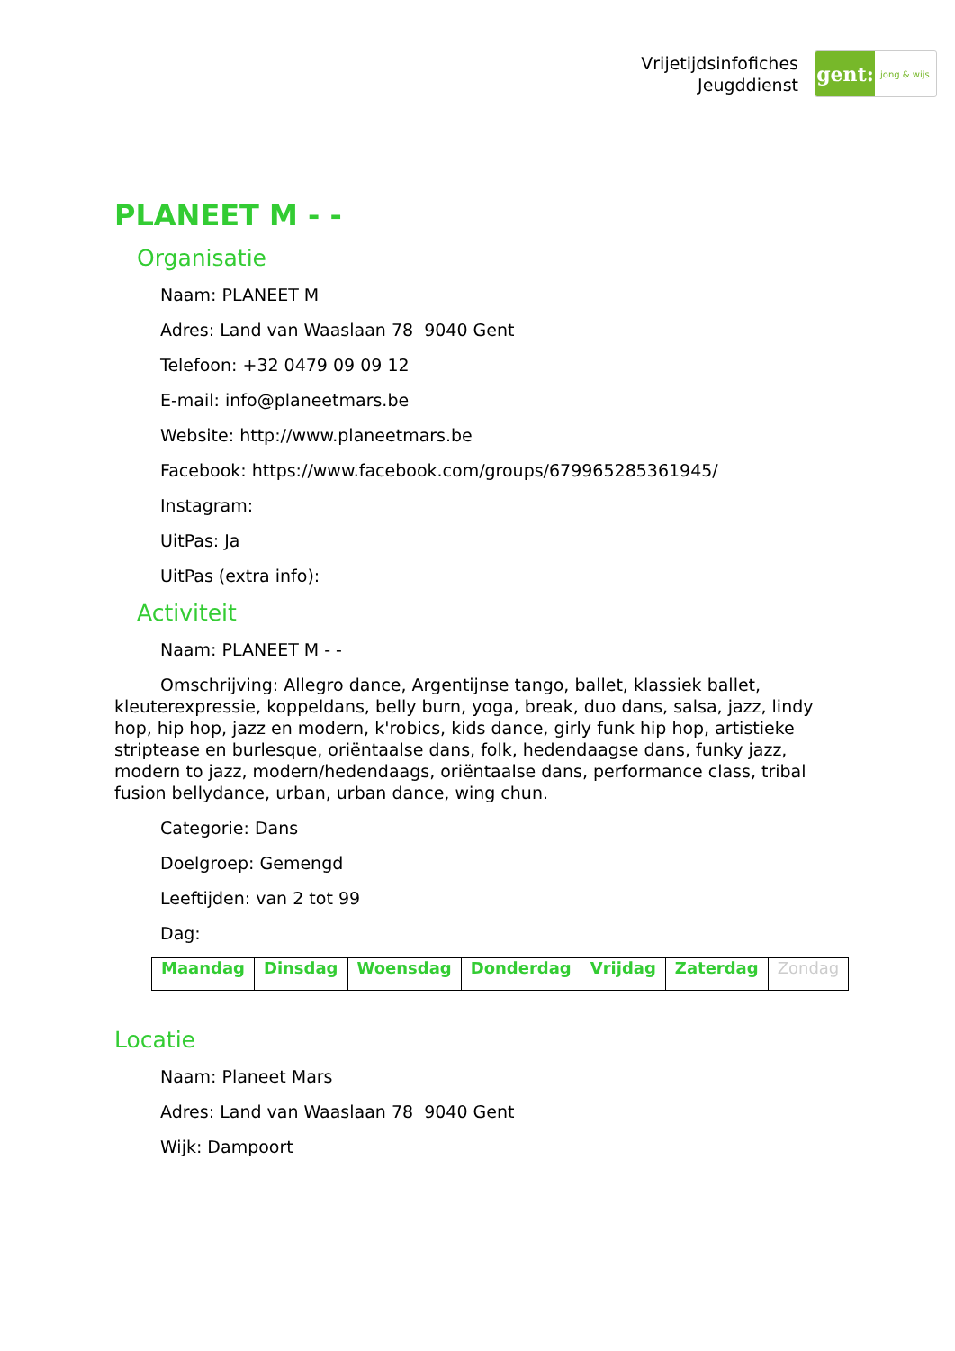Vrijetijdsinfofiches
Jeugddienst
gent:
jong & wijs
PLANEET M - -
Organisatie
Naam: PLANEET M
Adres: Land van Waaslaan 78 9040 Gent
Telefoon: +32 0479 09 09 12
E-mail: info@planeetmars.be
Website: http://www.planeetmars.be
Facebook: https://www.facebook.com/groups/679965285361945/
Instagram:
UitPas: Ja
UitPas (extra info):
Activiteit
Naam: PLANEET M - -
Omschrijving: Allegro dance, Argentijnse tango, ballet, klassiek ballet, kleuterexpressie, koppeldans, belly burn, yoga, break, duo dans, salsa, jazz, lindy hop, hip hop, jazz en modern, k'robics, kids dance, girly funk hip hop, artistieke striptease en burlesque, oriëntaalse dans, folk, hedendaagse dans, funky jazz, modern to jazz, modern/hedendaags, oriëntaalse dans, performance class, tribal fusion bellydance, urban, urban dance, wing chun.
Categorie: Dans
Doelgroep: Gemengd
Leeftijden: van 2 tot 99
Dag:
| Maandag | Dinsdag | Woensdag | Donderdag | Vrijdag | Zaterdag | Zondag |
Locatie
Naam: Planeet Mars
Adres: Land van Waaslaan 78 9040 Gent
Wijk: Dampoort